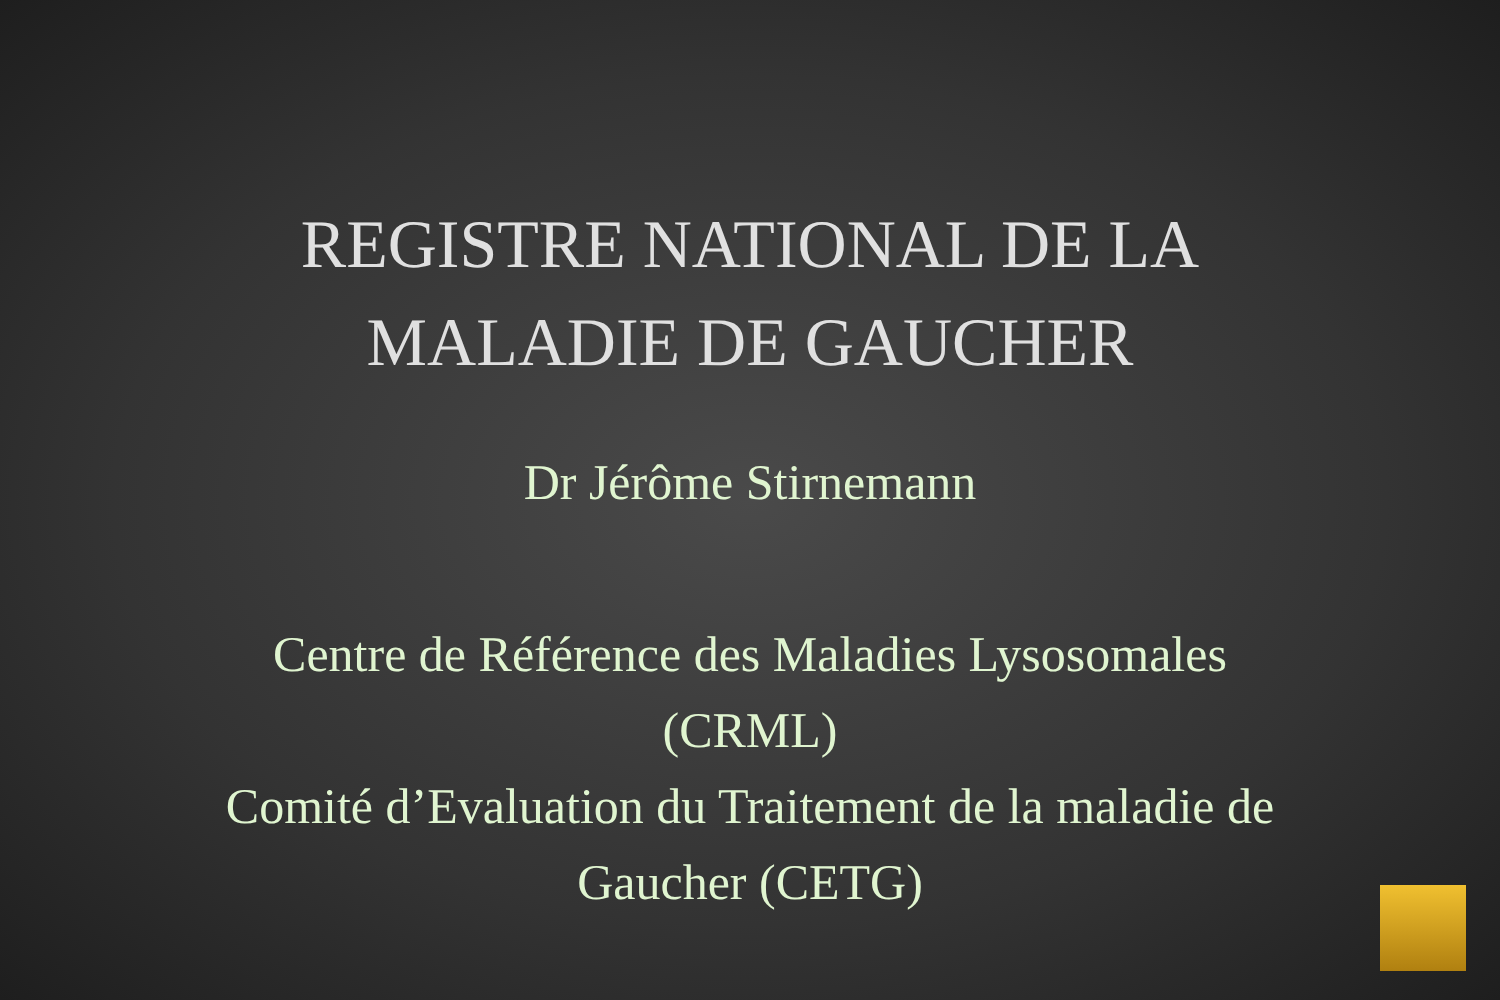REGISTRE NATIONAL DE LA
MALADIE DE GAUCHER
Dr Jérôme Stirnemann
Centre de Référence des Maladies Lysosomales
(CRML)
Comité d’Evaluation du Traitement de la maladie de
Gaucher (CETG)